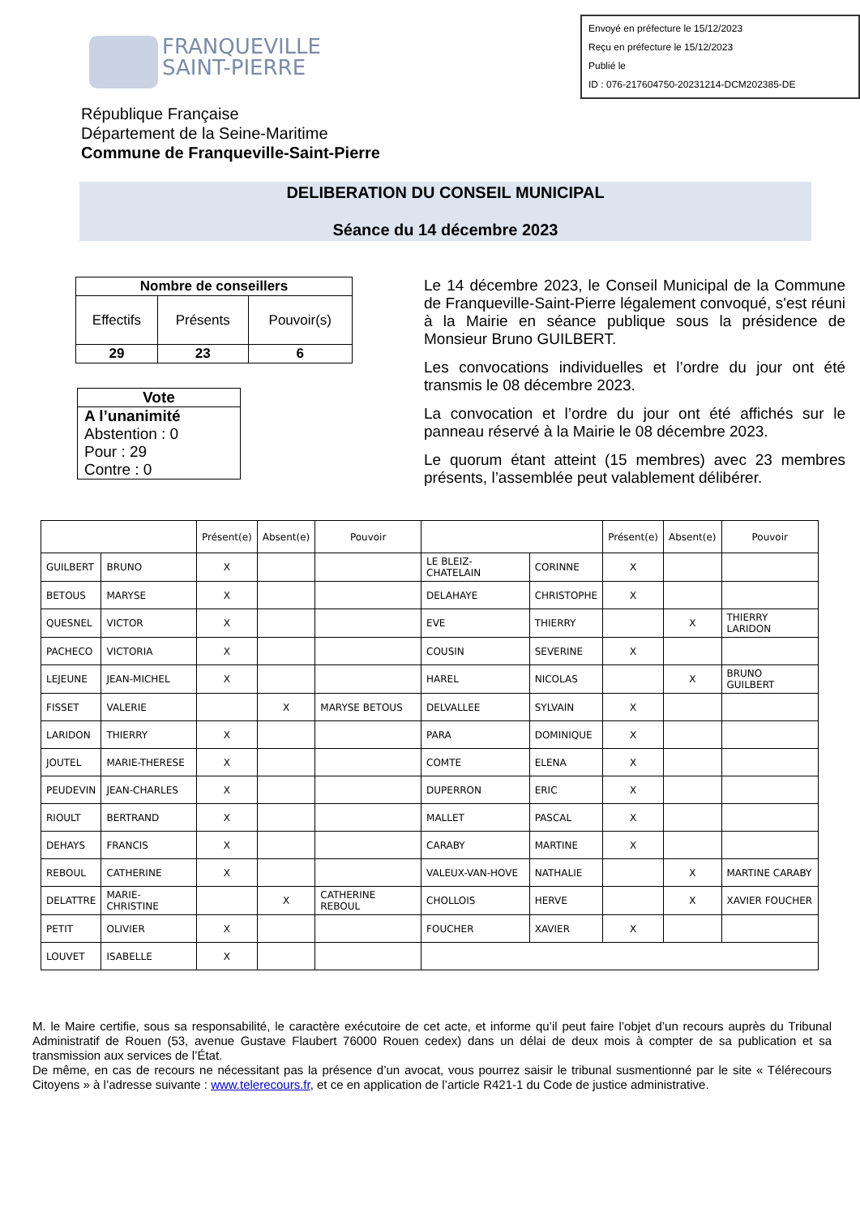FRANQUEVILLE
SAINT-PIERRE
Envoyé en préfecture le 15/12/2023
Reçu en préfecture le 15/12/2023
Publié le
ID : 076-217604750-20231214-DCM202385-DE
République Française
Département de la Seine-Maritime
Commune de Franqueville-Saint-Pierre
DELIBERATION DU CONSEIL MUNICIPAL
Séance du 14 décembre 2023
| Nombre de conseillers | | |
| --- | --- | --- |
| Effectifs | Présents | Pouvoir(s) |
| 29 | 23 | 6 |
Vote
A l’unanimité
Abstention : 0
Pour : 29
Contre : 0
Le 14 décembre 2023, le Conseil Municipal de la Commune de Franqueville-Saint-Pierre légalement convoqué, s'est réuni à la Mairie en séance publique sous la présidence de Monsieur Bruno GUILBERT.
Les convocations individuelles et l’ordre du jour ont été transmis le 08 décembre 2023.
La convocation et l’ordre du jour ont été affichés sur le panneau réservé à la Mairie le 08 décembre 2023.
Le quorum étant atteint (15 membres) avec 23 membres présents, l’assemblée peut valablement délibérer.
| | | Présent(e) | Absent(e) | Pouvoir | | | Présent(e) | Absent(e) | Pouvoir |
| --- | --- | --- | --- | --- | --- | --- | --- | --- | --- |
| GUILBERT | BRUNO | X | | | LE BLEIZ-CHATELAIN | CORINNE | X | | |
| BETOUS | MARYSE | X | | | DELAHAYE | CHRISTOPHE | X | | |
| QUESNEL | VICTOR | X | | | EVE | THIERRY | | X | THIERRY LARIDON |
| PACHECO | VICTORIA | X | | | COUSIN | SEVERINE | X | | |
| LEJEUNE | JEAN-MICHEL | X | | | HAREL | NICOLAS | | X | BRUNO GUILBERT |
| FISSET | VALERIE | | X | MARYSE BETOUS | DELVALLEE | SYLVAIN | X | | |
| LARIDON | THIERRY | X | | | PARA | DOMINIQUE | X | | |
| JOUTEL | MARIE-THERESE | X | | | COMTE | ELENA | X | | |
| PEUDEVIN | JEAN-CHARLES | X | | | DUPERRON | ERIC | X | | |
| RIOULT | BERTRAND | X | | | MALLET | PASCAL | X | | |
| DEHAYS | FRANCIS | X | | | CARABY | MARTINE | X | | |
| REBOUL | CATHERINE | X | | | VALEUX-VAN-HOVE | NATHALIE | | X | MARTINE CARABY |
| DELATTRE | MARIE-CHRISTINE | | X | CATHERINE REBOUL | CHOLLOIS | HERVE | | X | XAVIER FOUCHER |
| PETIT | OLIVIER | X | | | FOUCHER | XAVIER | X | | |
| LOUVET | ISABELLE | X | | | | | | | |
M. le Maire certifie, sous sa responsabilité, le caractère exécutoire de cet acte, et informe qu’il peut faire l’objet d’un recours auprès du Tribunal Administratif de Rouen (53, avenue Gustave Flaubert 76000 Rouen cedex) dans un délai de deux mois à compter de sa publication et sa transmission aux services de l’État.
De même, en cas de recours ne nécessitant pas la présence d’un avocat, vous pourrez saisir le tribunal susmentionné par le site « Télérecours Citoyens » à l’adresse suivante : www.telerecours.fr, et ce en application de l’article R421-1 du Code de justice administrative.